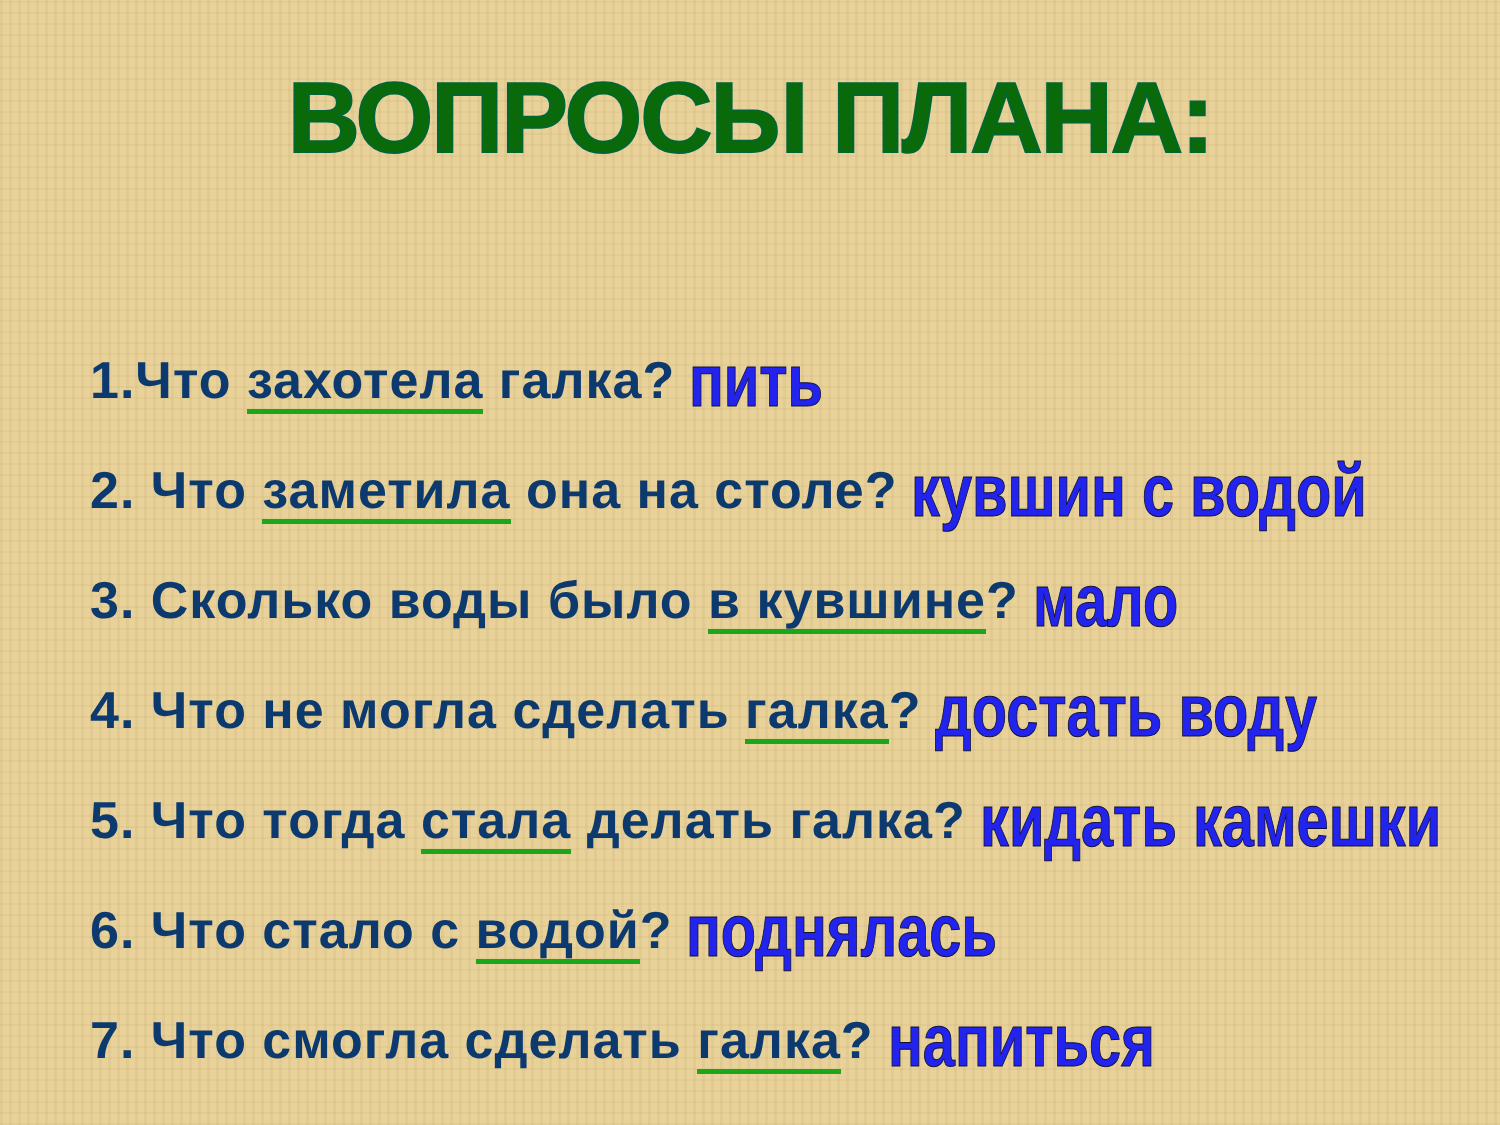ВОПРОСЫ ПЛАНА:
1.Что захотела галка? пить
2. Что заметила она на столе? кувшин с водой
3. Сколько воды было в кувшине? мало
4. Что не могла сделать галка? достать воду
5. Что тогда стала делать галка? кидать камешки
6. Что стало с водой? поднялась
7. Что смогла сделать галка? напиться